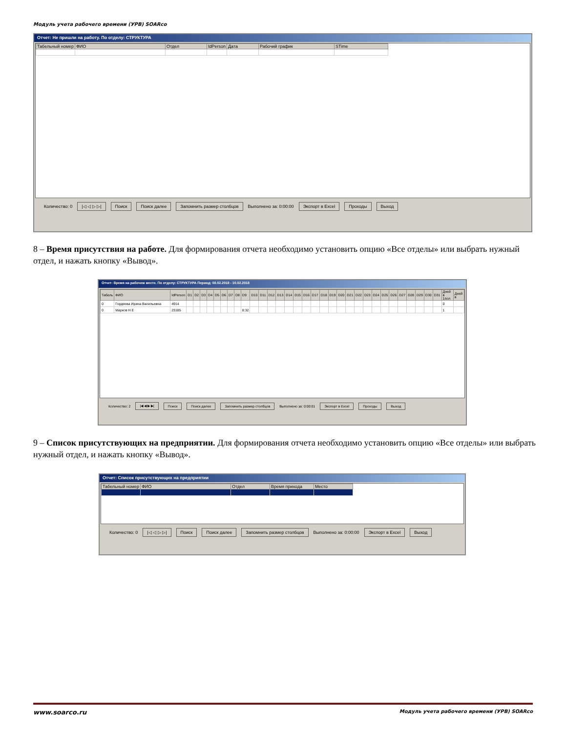Модуль учета рабочего времени (УРВ) SOARco
Отчет: Не пришли на работу. По отделу: СТРУКТУРА
| Табельный номер | ФИО | Отдел | IdPerson | Дата | Рабочий график | STime |
| --- | --- | --- | --- | --- | --- | --- |
Количество: 0 |◁ ◁ ▷ ▷| Поиск Поиск далее Запомнить размер столбцов Выполнено за: 0:00:00 Экспорт в Excel Проходы Выход
8 – Время присутствия на работе. Для формирования отчета необходимо установить опцию «Все отделы» или выбрать нужный отдел, и нажать кнопку «Вывод».
Отчет: Время на рабочем месте. По отделу: СТРУКТУРА Период: 08.02.2018 - 10.02.2018
| Табель | ФИО | IdPerson | D1 | D2 | D3 | D4 | D5 | D6 | D7 | D8 | D9 | D10 | D11 | D12 | D13 | D14 | D15 | D16 | D17 | D18 | D19 | D20 | D21 | D22 | D23 | D24 | D25 | D26 | D27 | D28 | D29 | D30 | D31 | Дней в 1пол | Дней в |
| --- | --- | --- | --- | --- | --- | --- | --- | --- | --- | --- | --- | --- | --- | --- | --- | --- | --- | --- | --- | --- | --- | --- | --- | --- | --- | --- | --- | --- | --- | --- | --- | --- | --- | --- | --- |
| 0 | Гордеева Ирина Васильевна | 4914 | | | | | | | | | | | | | | | | | | | | | | | | | | | | | | | | 0 | |
| 0 | Марков Н Е | 23185 | | | | | | | | | 8:32 | | | | | | | | | | | | | | | | | | | | | | | 1 | |
Количество: 2 |◀ ◀ ▶ ▶| Поиск Поиск далее Запомнить размер столбцов Выполнено за: 0:00:01 Экспорт в Excel Проходы Выход
9 – Список присутствующих на предприятии. Для формирования отчета необходимо установить опцию «Все отделы» или выбрать нужный отдел, и нажать кнопку «Вывод».
Отчет: Список присутствующих на предприятии
| Табельный номер | ФИО | Отдел | Время прихода | Место |
| --- | --- | --- | --- | --- |
Количество: 0 |◁ ◁ ▷ ▷| Поиск Поиск далее Запомнить размер столбцов Выполнено за: 0:00:00 Экспорт в Excel Выход
www.soarco.ru Модуль учета рабочего времени (УРВ) SOARco